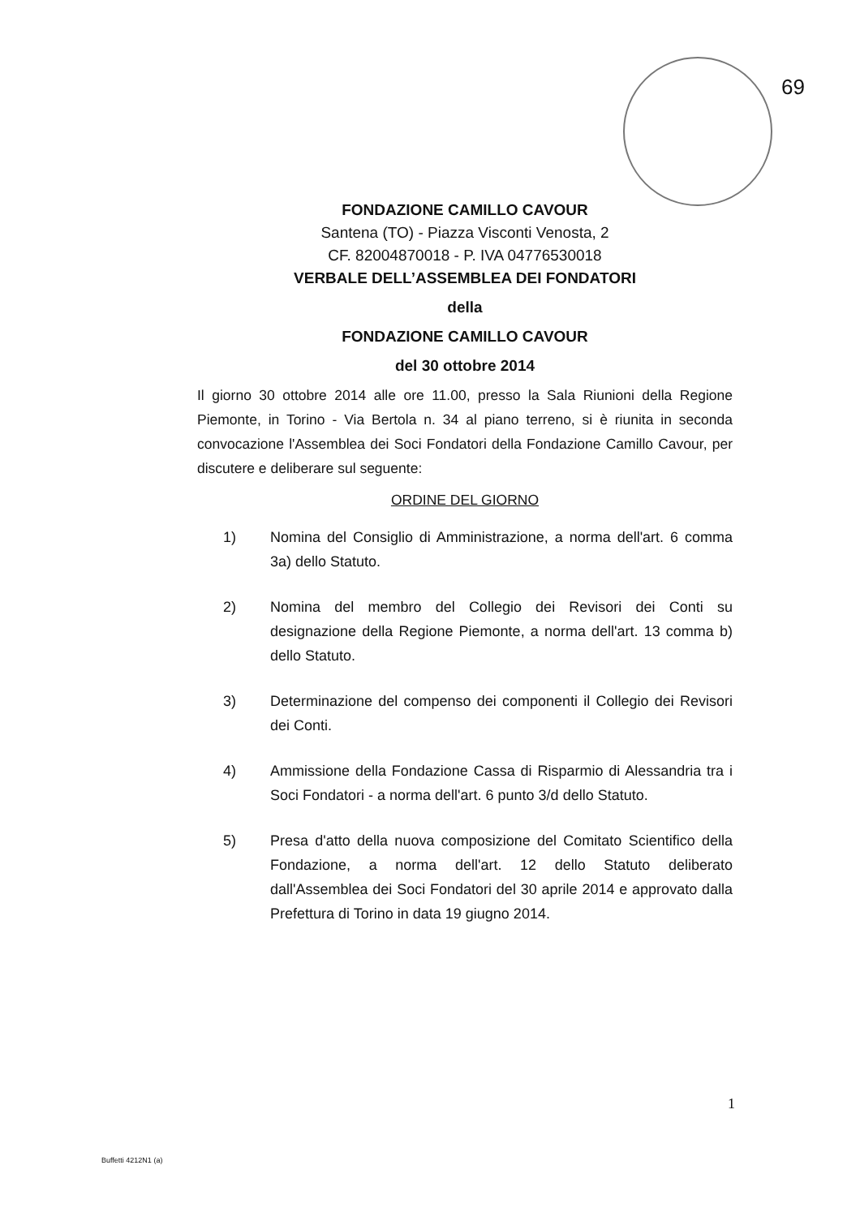69
FONDAZIONE CAMILLO CAVOUR
Santena (TO) - Piazza Visconti Venosta, 2
CF. 82004870018 - P. IVA 04776530018
VERBALE DELL’ASSEMBLEA DEI FONDATORI
della
FONDAZIONE CAMILLO CAVOUR
del 30 ottobre 2014
Il giorno 30 ottobre 2014 alle ore 11.00, presso la Sala Riunioni della Regione Piemonte, in Torino - Via Bertola n. 34 al piano terreno, si è riunita in seconda convocazione l'Assemblea dei Soci Fondatori della Fondazione Camillo Cavour, per discutere e deliberare sul seguente:
ORDINE DEL GIORNO
1) Nomina del Consiglio di Amministrazione, a norma dell'art. 6 comma 3a) dello Statuto.
2) Nomina del membro del Collegio dei Revisori dei Conti su designazione della Regione Piemonte, a norma dell'art. 13 comma b) dello Statuto.
3) Determinazione del compenso dei componenti il Collegio dei Revisori dei Conti.
4) Ammissione della Fondazione Cassa di Risparmio di Alessandria tra i Soci Fondatori - a norma dell'art. 6 punto 3/d dello Statuto.
5) Presa d'atto della nuova composizione del Comitato Scientifico della Fondazione, a norma dell'art. 12 dello Statuto deliberato dall'Assemblea dei Soci Fondatori del 30 aprile 2014 e approvato dalla Prefettura di Torino in data 19 giugno 2014.
1
Buffetti 4212N1 (a)